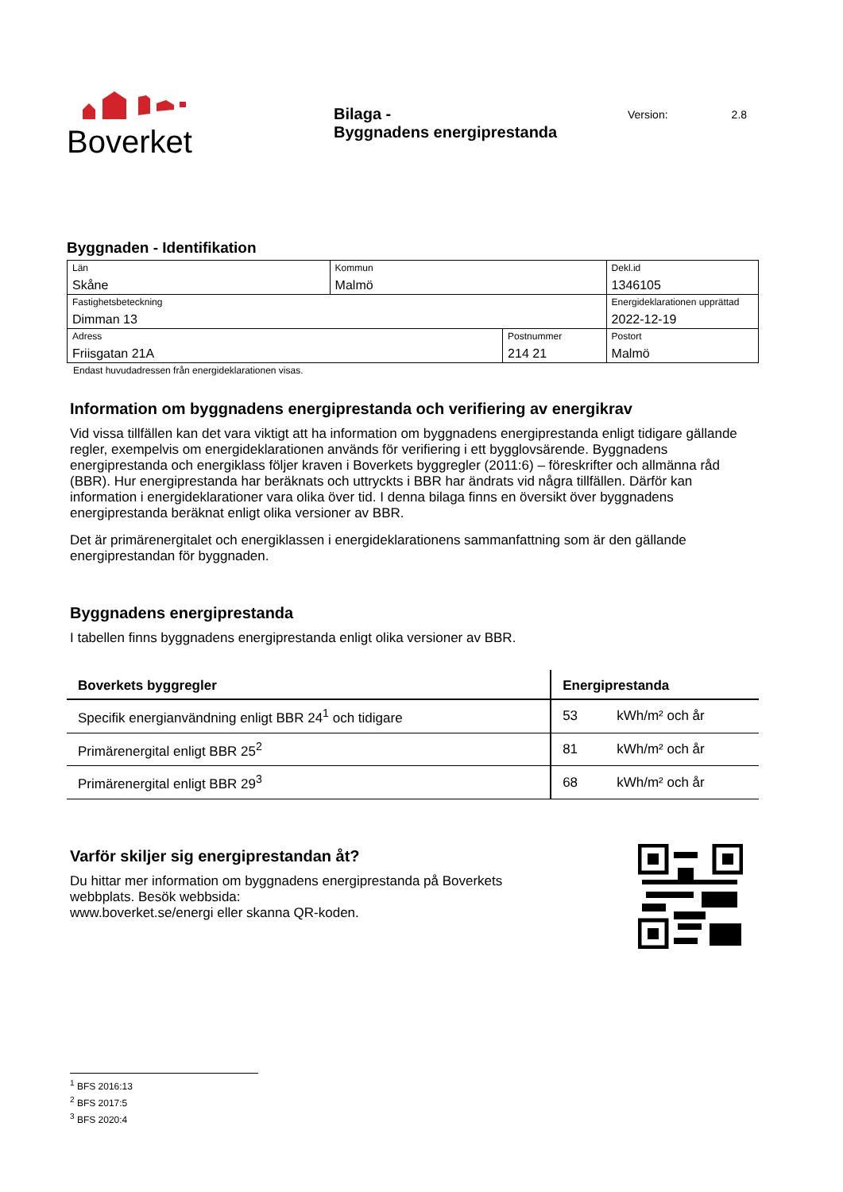Boverket
Bilaga -
Byggnadens energiprestanda
Version: 2.8
Byggnaden - Identifikation
| Län Skåne | Kommun Malmö | | | Dekl.id 1346105 |
| Fastighetsbeteckning Dimman 13 | | | | Energideklarationen upprättad 2022-12-19 |
| Adress Friisgatan 21A | | Postnummer 214 21 | Postort Malmö | |
Endast huvudadressen från energideklarationen visas.
Information om byggnadens energiprestanda och verifiering av energikrav
Vid vissa tillfällen kan det vara viktigt att ha information om byggnadens energiprestanda enligt tidigare gällande regler, exempelvis om energideklarationen används för verifiering i ett bygglovsärende. Byggnadens energiprestanda och energiklass följer kraven i Boverkets byggregler (2011:6) – föreskrifter och allmänna råd (BBR). Hur energiprestanda har beräknats och uttryckts i BBR har ändrats vid några tillfällen. Därför kan information i energideklarationer vara olika över tid. I denna bilaga finns en översikt över byggnadens energiprestanda beräknat enligt olika versioner av BBR.
Det är primärenergitalet och energiklassen i energideklarationens sammanfattning som är den gällande energiprestandan för byggnaden.
Byggnadens energiprestanda
I tabellen finns byggnadens energiprestanda enligt olika versioner av BBR.
| Boverkets byggregler | Energiprestanda | |
| --- | --- | --- |
| Specifik energianvändning enligt BBR 24<sup>1</sup> och tidigare | 53 | kWh/m² och år |
| Primärenergital enligt BBR 25<sup>2</sup> | 81 | kWh/m² och år |
| Primärenergital enligt BBR 29<sup>3</sup> | 68 | kWh/m² och år |
Varför skiljer sig energiprestandan åt?
Du hittar mer information om byggnadens energiprestanda på Boverkets
webbplats. Besök webbsida:
www.boverket.se/energi eller skanna QR-koden.
<sup>1</sup> BFS 2016:13
<sup>2</sup> BFS 2017:5
<sup>3</sup> BFS 2020:4